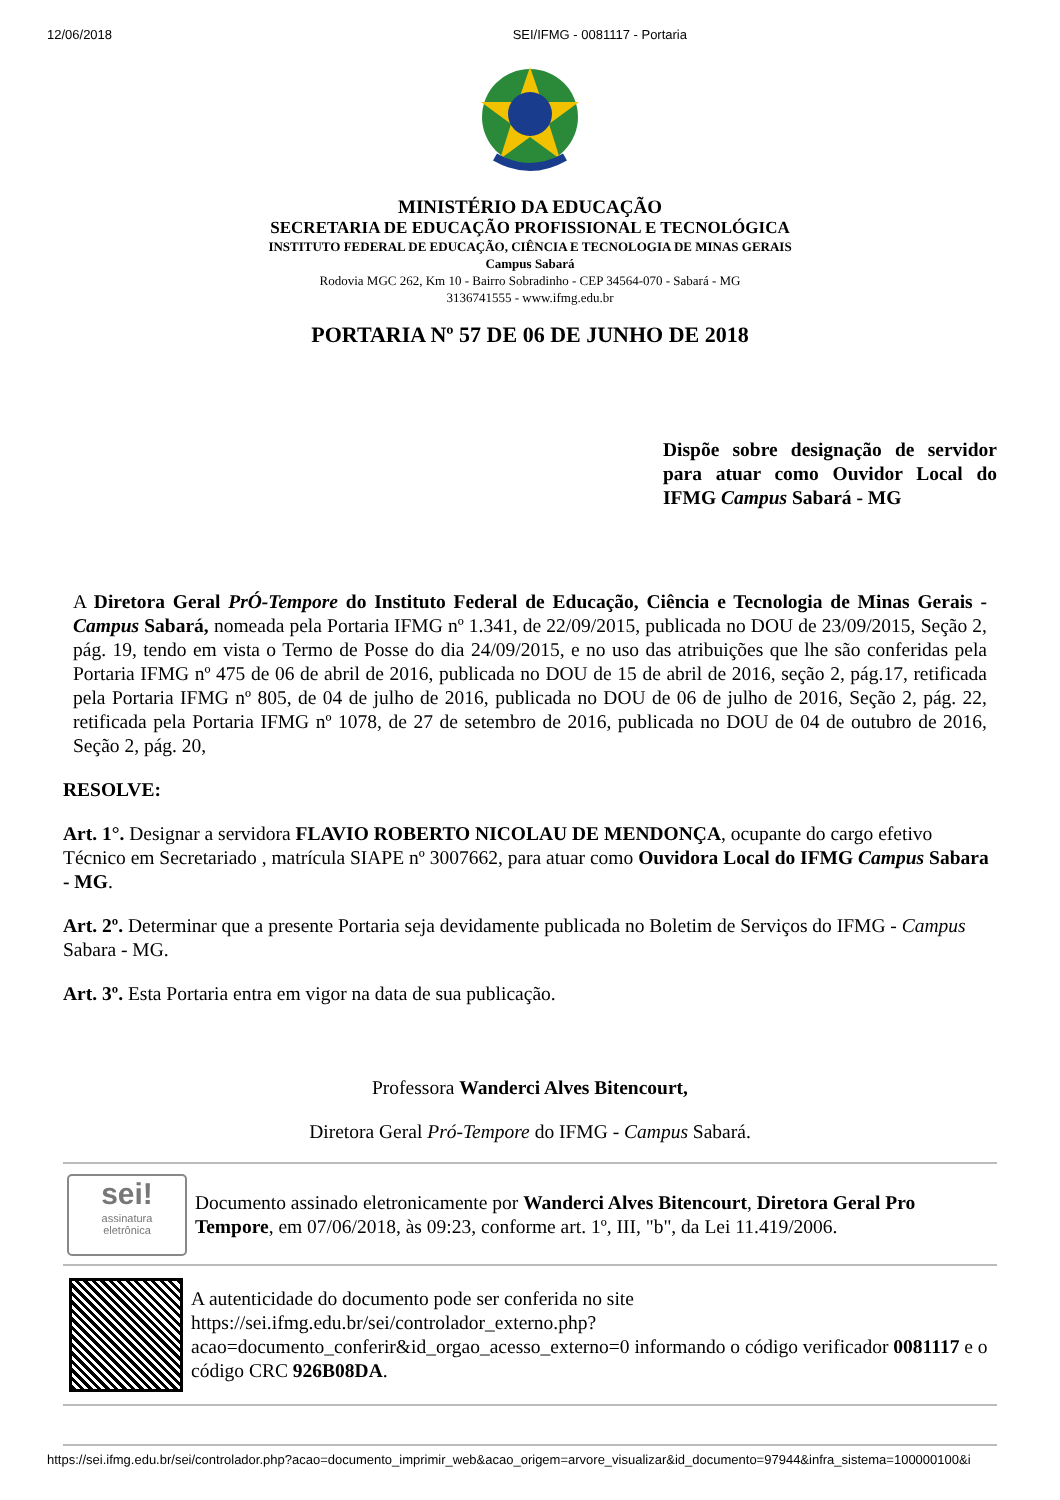12/06/2018 SEI/IFMG - 0081117 - Portaria
MINISTÉRIO DA EDUCAÇÃO
SECRETARIA DE EDUCAÇÃO PROFISSIONAL E TECNOLÓGICA
INSTITUTO FEDERAL DE EDUCAÇÃO, CIÊNCIA E TECNOLOGIA DE MINAS GERAIS
Campus Sabará
Rodovia MGC 262, Km 10 - Bairro Sobradinho - CEP 34564-070 - Sabará - MG
3136741555 - www.ifmg.edu.br
PORTARIA Nº 57 DE 06 DE JUNHO DE 2018
Dispõe sobre designação de servidor para atuar como Ouvidor Local do IFMG Campus Sabará - MG
A Diretora Geral PrÓ-Tempore do Instituto Federal de Educação, Ciência e Tecnologia de Minas Gerais - Campus Sabará, nomeada pela Portaria IFMG nº 1.341, de 22/09/2015, publicada no DOU de 23/09/2015, Seção 2, pág. 19, tendo em vista o Termo de Posse do dia 24/09/2015, e no uso das atribuições que lhe são conferidas pela Portaria IFMG nº 475 de 06 de abril de 2016, publicada no DOU de 15 de abril de 2016, seção 2, pág.17, retificada pela Portaria IFMG nº 805, de 04 de julho de 2016, publicada no DOU de 06 de julho de 2016, Seção 2, pág. 22, retificada pela Portaria IFMG nº 1078, de 27 de setembro de 2016, publicada no DOU de 04 de outubro de 2016, Seção 2, pág. 20,
RESOLVE:
Art. 1°. Designar a servidora FLAVIO ROBERTO NICOLAU DE MENDONÇA, ocupante do cargo efetivo Técnico em Secretariado , matrícula SIAPE nº 3007662, para atuar como Ouvidora Local do IFMG Campus Sabara - MG.
Art. 2º. Determinar que a presente Portaria seja devidamente publicada no Boletim de Serviços do IFMG - Campus Sabara - MG.
Art. 3º. Esta Portaria entra em vigor na data de sua publicação.
Professora Wanderci Alves Bitencourt,
Diretora Geral Pró-Tempore do IFMG - Campus Sabará.
sei!
assinatura
eletrônica
Documento assinado eletronicamente por Wanderci Alves Bitencourt, Diretora Geral Pro Tempore, em 07/06/2018, às 09:23, conforme art. 1º, III, "b", da Lei 11.419/2006.
A autenticidade do documento pode ser conferida no site https://sei.ifmg.edu.br/sei/controlador_externo.php?acao=documento_conferir&id_orgao_acesso_externo=0 informando o código verificador 0081117 e o código CRC 926B08DA.
https://sei.ifmg.edu.br/sei/controlador.php?acao=documento_imprimir_web&acao_origem=arvore_visualizar&id_documento=97944&infra_sistema=100000100&i